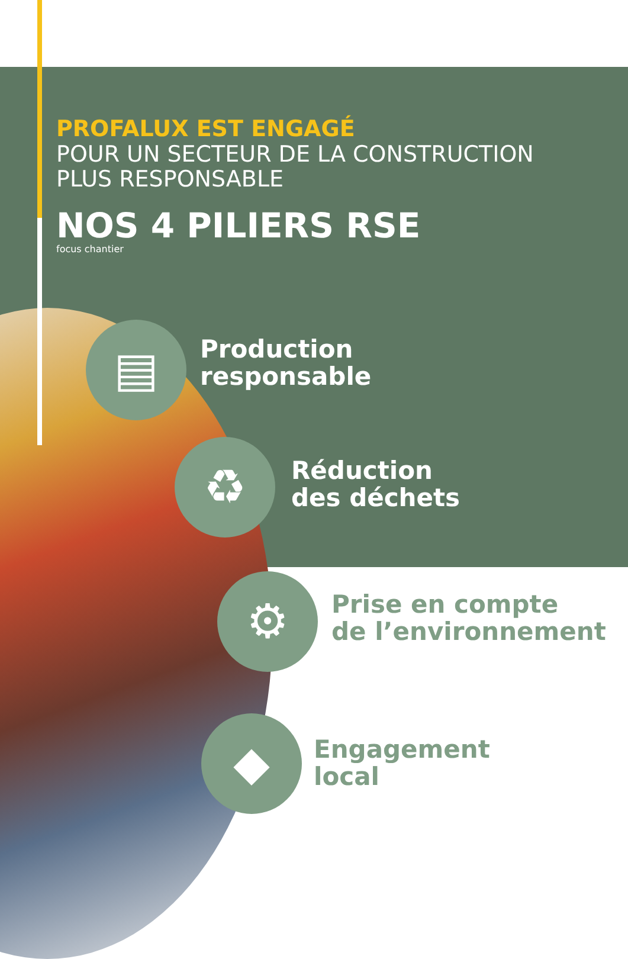PROFALUX EST ENGAGÉ
POUR UN SECTEUR DE LA CONSTRUCTION
PLUS RESPONSABLE
NOS 4 PILIERS RSE
focus chantier
▤
Production
responsable
♻
Réduction
des déchets
⚙
Prise en compte
de l’environnement
◆
Engagement
local